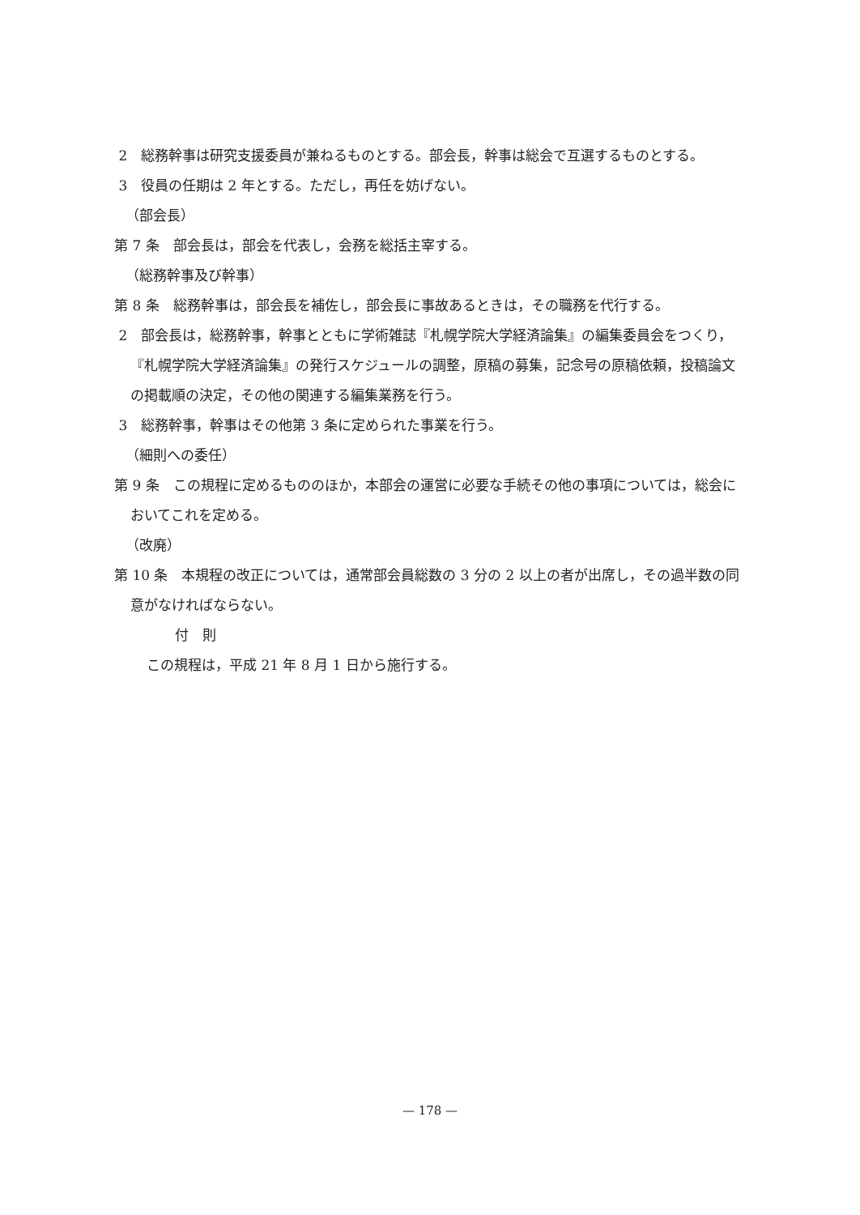2　総務幹事は研究支援委員が兼ねるものとする。部会長，幹事は総会で互選するものとする。
3　役員の任期は 2 年とする。ただし，再任を妨げない。
（部会長）
第 7 条　部会長は，部会を代表し，会務を総括主宰する。
（総務幹事及び幹事）
第 8 条　総務幹事は，部会長を補佐し，部会長に事故あるときは，その職務を代行する。
2　部会長は，総務幹事，幹事とともに学術雑誌『札幌学院大学経済論集』の編集委員会をつくり，『札幌学院大学経済論集』の発行スケジュールの調整，原稿の募集，記念号の原稿依頼，投稿論文の掲載順の決定，その他の関連する編集業務を行う。
3　総務幹事，幹事はその他第 3 条に定められた事業を行う。
（細則への委任）
第 9 条　この規程に定めるもののほか，本部会の運営に必要な手続その他の事項については，総会においてこれを定める。
（改廃）
第 10 条　本規程の改正については，通常部会員総数の 3 分の 2 以上の者が出席し，その過半数の同意がなければならない。
付　則
この規程は，平成 21 年 8 月 1 日から施行する。
— 178 —